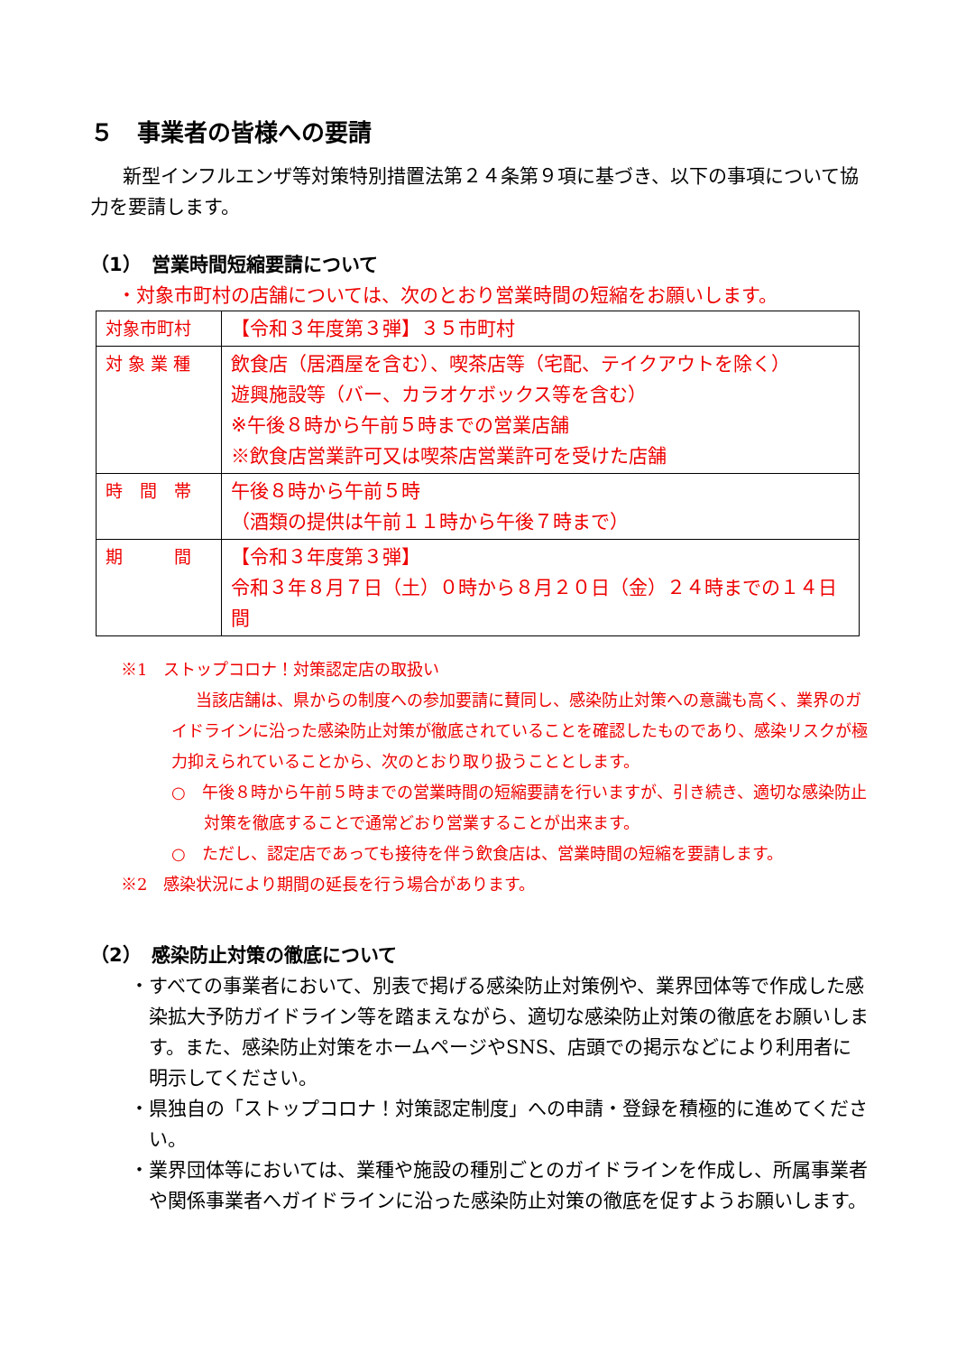５　事業者の皆様への要請
新型インフルエンザ等対策特別措置法第２４条第９項に基づき、以下の事項について協力を要請します。
（1）　営業時間短縮要請について
・対象市町村の店舗については、次のとおり営業時間の短縮をお願いします。
| 対象市町村 | 【令和３年度第３弾】３５市町村 |
| 対 象 業 種 | 飲食店（居酒屋を含む）、喫茶店等（宅配、テイクアウトを除く） 遊興施設等（バー、カラオケボックス等を含む） ※午後８時から午前５時までの営業店舗 ※飲食店営業許可又は喫茶店営業許可を受けた店舗 |
| 時 間 帯 | 午後８時から午前５時 （酒類の提供は午前１１時から午後７時まで） |
| 期 間 | 【令和３年度第３弾】 令和３年８月７日（土）０時から８月２０日（金）２４時までの１４日間 |
※1　ストップコロナ！対策認定店の取扱い
当該店舗は、県からの制度への参加要請に賛同し、感染防止対策への意識も高く、業界のガイドラインに沿った感染防止対策が徹底されていることを確認したものであり、感染リスクが極力抑えられていることから、次のとおり取り扱うこととします。
○　午後８時から午前５時までの営業時間の短縮要請を行いますが、引き続き、適切な感染防止対策を徹底することで通常どおり営業することが出来ます。
○　ただし、認定店であっても接待を伴う飲食店は、営業時間の短縮を要請します。
※2　感染状況により期間の延長を行う場合があります。
（2）　感染防止対策の徹底について
・すべての事業者において、別表で掲げる感染防止対策例や、業界団体等で作成した感染拡大予防ガイドライン等を踏まえながら、適切な感染防止対策の徹底をお願いします。また、感染防止対策をホームページやSNS、店頭での掲示などにより利用者に明示してください。
・県独自の「ストップコロナ！対策認定制度」への申請・登録を積極的に進めてください。
・業界団体等においては、業種や施設の種別ごとのガイドラインを作成し、所属事業者や関係事業者へガイドラインに沿った感染防止対策の徹底を促すようお願いします。